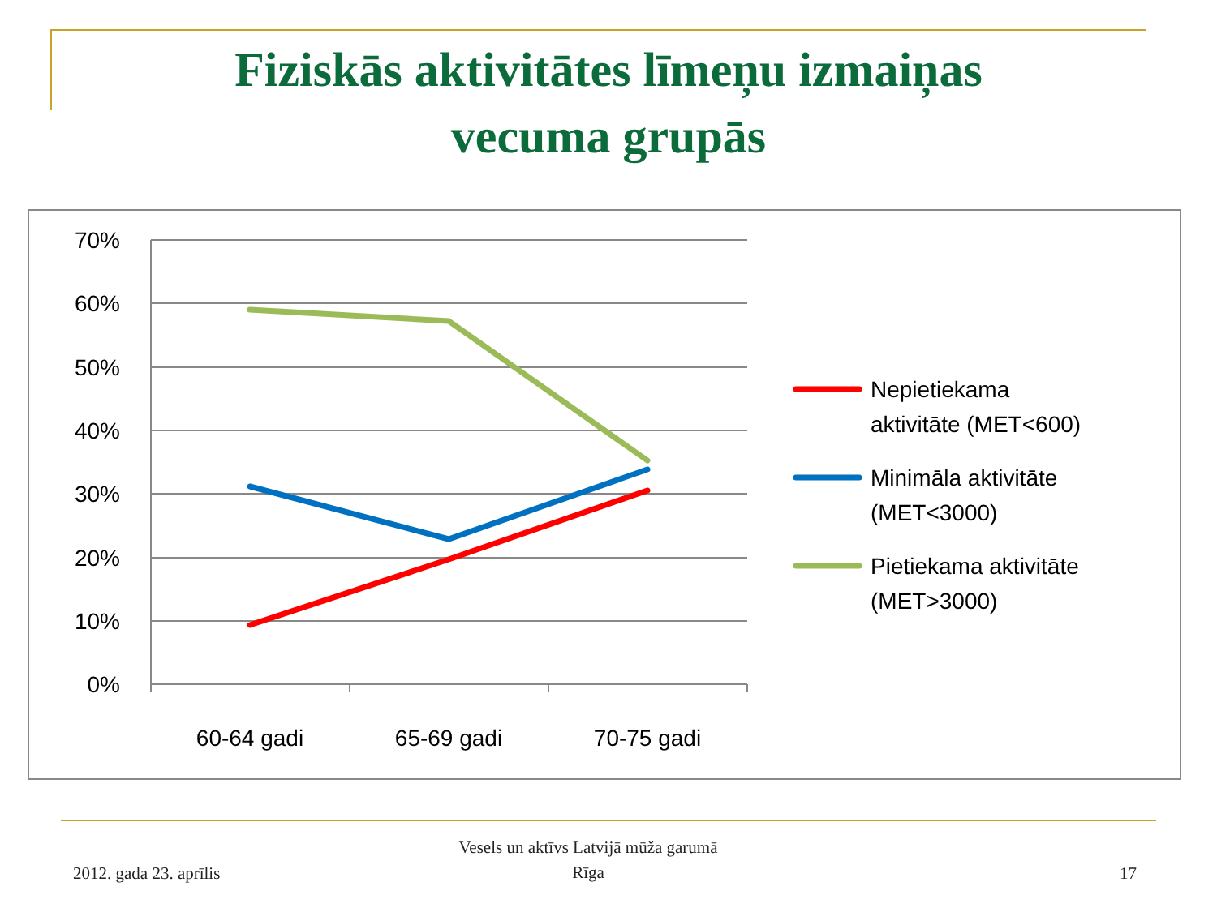Fiziskās aktivitātes līmeņu izmaiņas
vecuma grupās
70%
60%
50%
40%
30%
20%
10%
0%
60-64 gadi
65-69 gadi
70-75 gadi
Nepietiekama
aktivitāte (MET<600)
Minimāla aktivitāte
(MET<3000)
Pietiekama aktivitāte
(MET>3000)
2012. gada 23. aprīlis
Vesels un aktīvs Latvijā mūža garumā
Rīga
17